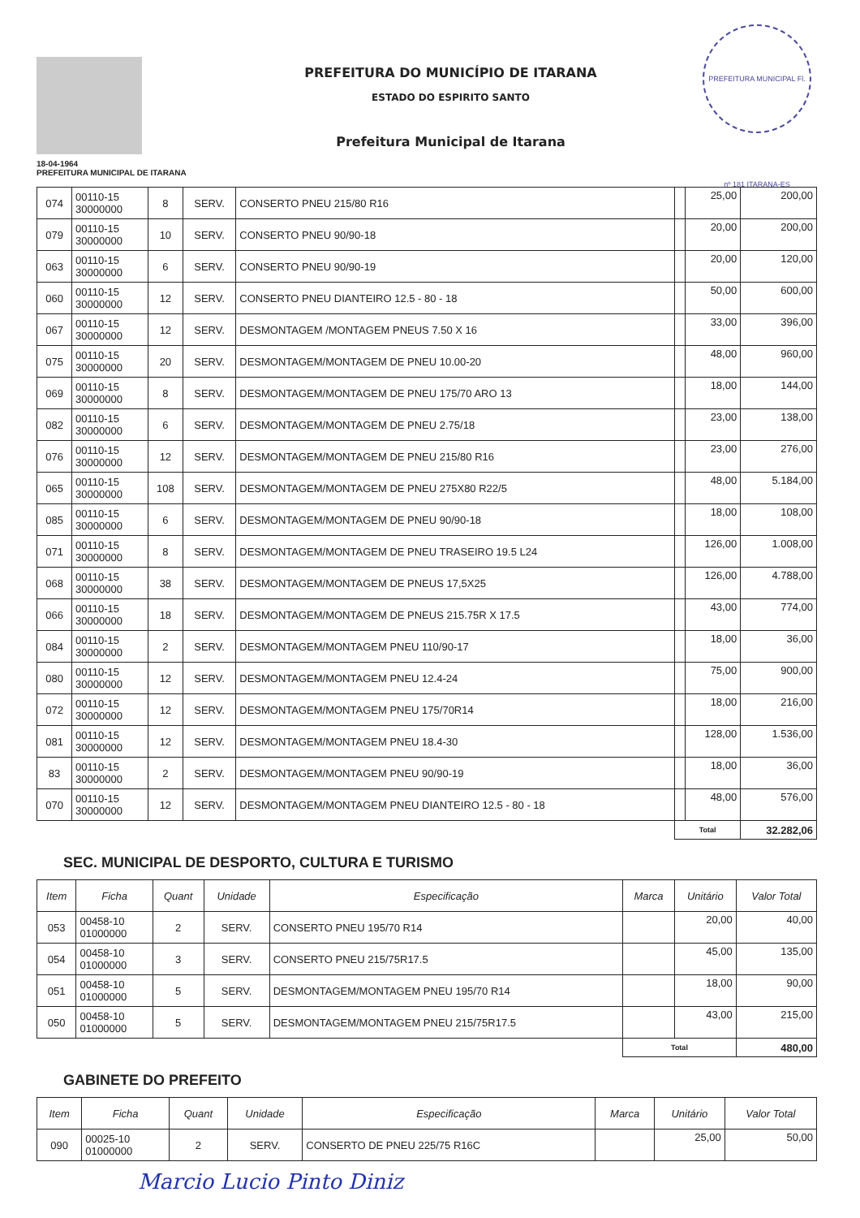18-04-1964
PREFEITURA MUNICIPAL DE ITARANA
PREFEITURA DO MUNICÍPIO DE ITARANA
ESTADO DO ESPIRITO SANTO
Prefeitura Municipal de Itarana
PREFEITURA MUNICIPAL Fl. nº 181 ITARANA-ES
| 074 | 00110-15 30000000 | 8 | SERV. | CONSERTO PNEU 215/80 R16 | | 25,00 | 200,00 |
| 079 | 00110-15 30000000 | 10 | SERV. | CONSERTO PNEU 90/90-18 | | 20,00 | 200,00 |
| 063 | 00110-15 30000000 | 6 | SERV. | CONSERTO PNEU 90/90-19 | | 20,00 | 120,00 |
| 060 | 00110-15 30000000 | 12 | SERV. | CONSERTO PNEU DIANTEIRO 12.5 - 80 - 18 | | 50,00 | 600,00 |
| 067 | 00110-15 30000000 | 12 | SERV. | DESMONTAGEM /MONTAGEM PNEUS 7.50 X 16 | | 33,00 | 396,00 |
| 075 | 00110-15 30000000 | 20 | SERV. | DESMONTAGEM/MONTAGEM DE PNEU 10.00-20 | | 48,00 | 960,00 |
| 069 | 00110-15 30000000 | 8 | SERV. | DESMONTAGEM/MONTAGEM DE PNEU 175/70 ARO 13 | | 18,00 | 144,00 |
| 082 | 00110-15 30000000 | 6 | SERV. | DESMONTAGEM/MONTAGEM DE PNEU 2.75/18 | | 23,00 | 138,00 |
| 076 | 00110-15 30000000 | 12 | SERV. | DESMONTAGEM/MONTAGEM DE PNEU 215/80 R16 | | 23,00 | 276,00 |
| 065 | 00110-15 30000000 | 108 | SERV. | DESMONTAGEM/MONTAGEM DE PNEU 275X80 R22/5 | | 48,00 | 5.184,00 |
| 085 | 00110-15 30000000 | 6 | SERV. | DESMONTAGEM/MONTAGEM DE PNEU 90/90-18 | | 18,00 | 108,00 |
| 071 | 00110-15 30000000 | 8 | SERV. | DESMONTAGEM/MONTAGEM DE PNEU TRASEIRO 19.5 L24 | | 126,00 | 1.008,00 |
| 068 | 00110-15 30000000 | 38 | SERV. | DESMONTAGEM/MONTAGEM DE PNEUS 17,5X25 | | 126,00 | 4.788,00 |
| 066 | 00110-15 30000000 | 18 | SERV. | DESMONTAGEM/MONTAGEM DE PNEUS 215.75R X 17.5 | | 43,00 | 774,00 |
| 084 | 00110-15 30000000 | 2 | SERV. | DESMONTAGEM/MONTAGEM PNEU 110/90-17 | | 18,00 | 36,00 |
| 080 | 00110-15 30000000 | 12 | SERV. | DESMONTAGEM/MONTAGEM PNEU 12.4-24 | | 75,00 | 900,00 |
| 072 | 00110-15 30000000 | 12 | SERV. | DESMONTAGEM/MONTAGEM PNEU 175/70R14 | | 18,00 | 216,00 |
| 081 | 00110-15 30000000 | 12 | SERV. | DESMONTAGEM/MONTAGEM PNEU 18.4-30 | | 128,00 | 1.536,00 |
| 83 | 00110-15 30000000 | 2 | SERV. | DESMONTAGEM/MONTAGEM PNEU 90/90-19 | | 18,00 | 36,00 |
| 070 | 00110-15 30000000 | 12 | SERV. | DESMONTAGEM/MONTAGEM PNEU DIANTEIRO 12.5 - 80 - 18 | | 48,00 | 576,00 |
| | | | | | Total | | 32.282,06 |
SEC. MUNICIPAL DE DESPORTO, CULTURA E TURISMO
| Item | Ficha | Quant | Unidade | Especificação | Marca | Unitário | Valor Total |
| --- | --- | --- | --- | --- | --- | --- | --- |
| 053 | 00458-10 01000000 | 2 | SERV. | CONSERTO PNEU 195/70 R14 | | 20,00 | 40,00 |
| 054 | 00458-10 01000000 | 3 | SERV. | CONSERTO PNEU 215/75R17.5 | | 45,00 | 135,00 |
| 051 | 00458-10 01000000 | 5 | SERV. | DESMONTAGEM/MONTAGEM PNEU 195/70 R14 | | 18,00 | 90,00 |
| 050 | 00458-10 01000000 | 5 | SERV. | DESMONTAGEM/MONTAGEM PNEU 215/75R17.5 | | 43,00 | 215,00 |
| | | | | | Total | | 480,00 |
GABINETE DO PREFEITO
| Item | Ficha | Quant | Unidade | Especificação | Marca | Unitário | Valor Total |
| --- | --- | --- | --- | --- | --- | --- | --- |
| 090 | 00025-10 01000000 | 2 | SERV. | CONSERTO DE PNEU 225/75 R16C | | 25,00 | 50,00 |
Marcio Lucio Pinto Diniz